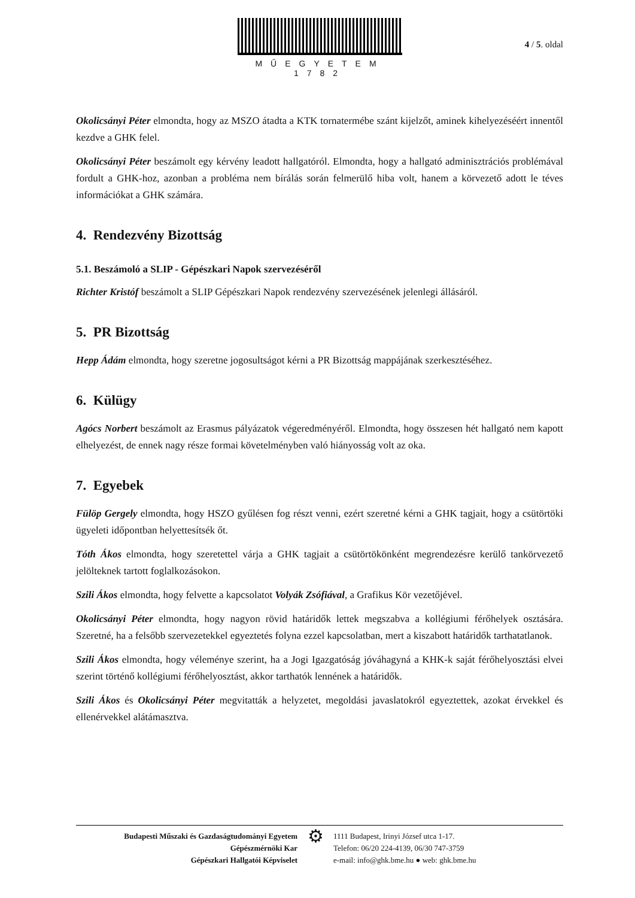MŰEGYETEM 1782
4 / 5. oldal
Okolicsányi Péter elmondta, hogy az MSZO átadta a KTK tornatermébe szánt kijelzőt, aminek kihelyezéséért innentől kezdve a GHK felel.
Okolicsányi Péter beszámolt egy kérvény leadott hallgatóról. Elmondta, hogy a hallgató adminisztrációs problémával fordult a GHK-hoz, azonban a probléma nem bírálás során felmerülő hiba volt, hanem a körvezető adott le téves információkat a GHK számára.
4. Rendezvény Bizottság
5.1. Beszámoló a SLIP - Gépészkari Napok szervezéséről
Richter Kristóf beszámolt a SLIP Gépészkari Napok rendezvény szervezésének jelenlegi állásáról.
5. PR Bizottság
Hepp Ádám elmondta, hogy szeretne jogosultságot kérni a PR Bizottság mappájának szerkesztéséhez.
6. Külügy
Agócs Norbert beszámolt az Erasmus pályázatok végeredményéről. Elmondta, hogy összesen hét hallgató nem kapott elhelyezést, de ennek nagy része formai követelményben való hiányosság volt az oka.
7. Egyebek
Fülöp Gergely elmondta, hogy HSZO gyűlésen fog részt venni, ezért szeretné kérni a GHK tagjait, hogy a csütörtöki ügyeleti időpontban helyettesítsék őt.
Tóth Ákos elmondta, hogy szeretettel várja a GHK tagjait a csütörtökönként megrendezésre kerülő tankörvezető jelölteknek tartott foglalkozásokon.
Szili Ákos elmondta, hogy felvette a kapcsolatot Volyák Zsófiával, a Grafikus Kör vezetőjével.
Okolicsányi Péter elmondta, hogy nagyon rövid határidők lettek megszabva a kollégiumi férőhelyek osztására. Szeretné, ha a felsőbb szervezetekkel egyeztetés folyna ezzel kapcsolatban, mert a kiszabott határidők tarthatatlanok.
Szili Ákos elmondta, hogy véleménye szerint, ha a Jogi Igazgatóság jóváhagyná a KHK-k saját férőhelyosztási elvei szerint történő kollégiumi férőhelyosztást, akkor tarthatók lennének a határidők.
Szili Ákos és Okolicsányi Péter megvitatták a helyzetet, megoldási javaslatokról egyeztettek, azokat érvekkel és ellenérvekkel alátámasztva.
Budapesti Műszaki és Gazdaságtudományi Egyetem
Gépészmérnöki Kar
Gépészkari Hallgatói Képviselet
⚙
1111 Budapest, Irinyi József utca 1-17.
Telefon: 06/20 224-4139, 06/30 747-3759
e-mail: info@ghk.bme.hu ● web: ghk.bme.hu